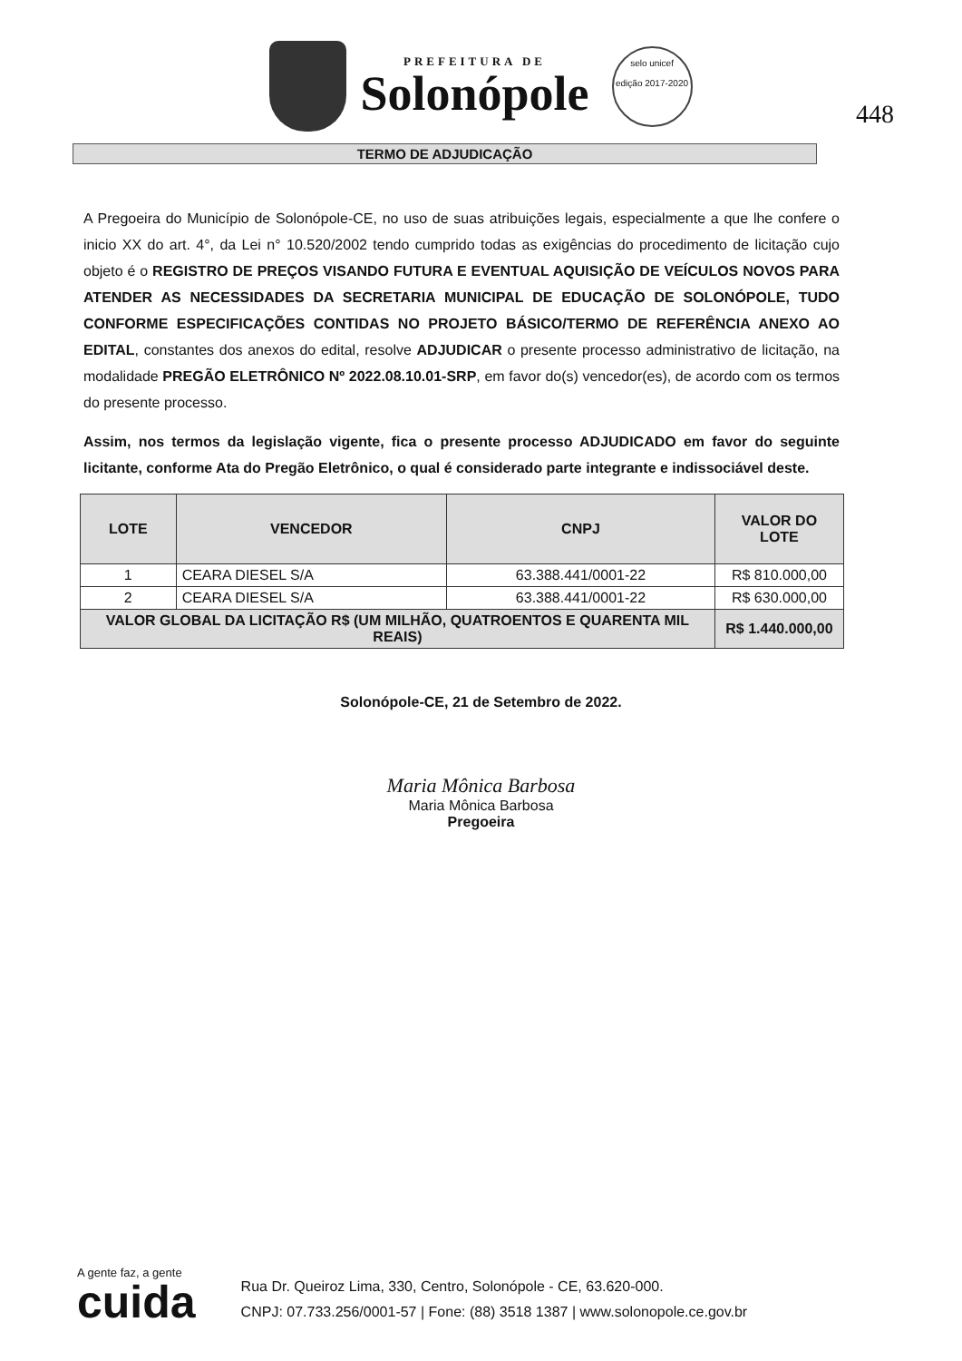PREFEITURA DE
Solonópole
selo unicef
edição 2017-2020
448
TERMO DE ADJUDICAÇÃO
A Pregoeira do Município de Solonópole-CE, no uso de suas atribuições legais, especialmente a que lhe confere o inicio XX do art. 4°, da Lei n° 10.520/2002 tendo cumprido todas as exigências do procedimento de licitação cujo objeto é o REGISTRO DE PREÇOS VISANDO FUTURA E EVENTUAL AQUISIÇÃO DE VEÍCULOS NOVOS PARA ATENDER AS NECESSIDADES DA SECRETARIA MUNICIPAL DE EDUCAÇÃO DE SOLONÓPOLE, TUDO CONFORME ESPECIFICAÇÕES CONTIDAS NO PROJETO BÁSICO/TERMO DE REFERÊNCIA ANEXO AO EDITAL, constantes dos anexos do edital, resolve ADJUDICAR o presente processo administrativo de licitação, na modalidade PREGÃO ELETRÔNICO Nº 2022.08.10.01-SRP, em favor do(s) vencedor(es), de acordo com os termos do presente processo.
Assim, nos termos da legislação vigente, fica o presente processo ADJUDICADO em favor do seguinte licitante, conforme Ata do Pregão Eletrônico, o qual é considerado parte integrante e indissociável deste.
| LOTE | VENCEDOR | CNPJ | VALOR DO LOTE |
| --- | --- | --- | --- |
| 1 | CEARA DIESEL S/A | 63.388.441/0001-22 | R$ 810.000,00 |
| 2 | CEARA DIESEL S/A | 63.388.441/0001-22 | R$ 630.000,00 |
| VALOR GLOBAL DA LICITAÇÃO R$ (UM MILHÃO, QUATROENTOS E QUARENTA MIL REAIS) | | | R$ 1.440.000,00 |
Solonópole-CE, 21 de Setembro de 2022.
Maria Mônica Barbosa
Maria Mônica Barbosa
Pregoeira
A gente faz, a gente
cuida
Rua Dr. Queiroz Lima, 330, Centro, Solonópole - CE, 63.620-000.
CNPJ: 07.733.256/0001-57 | Fone: (88) 3518 1387 | www.solonopole.ce.gov.br